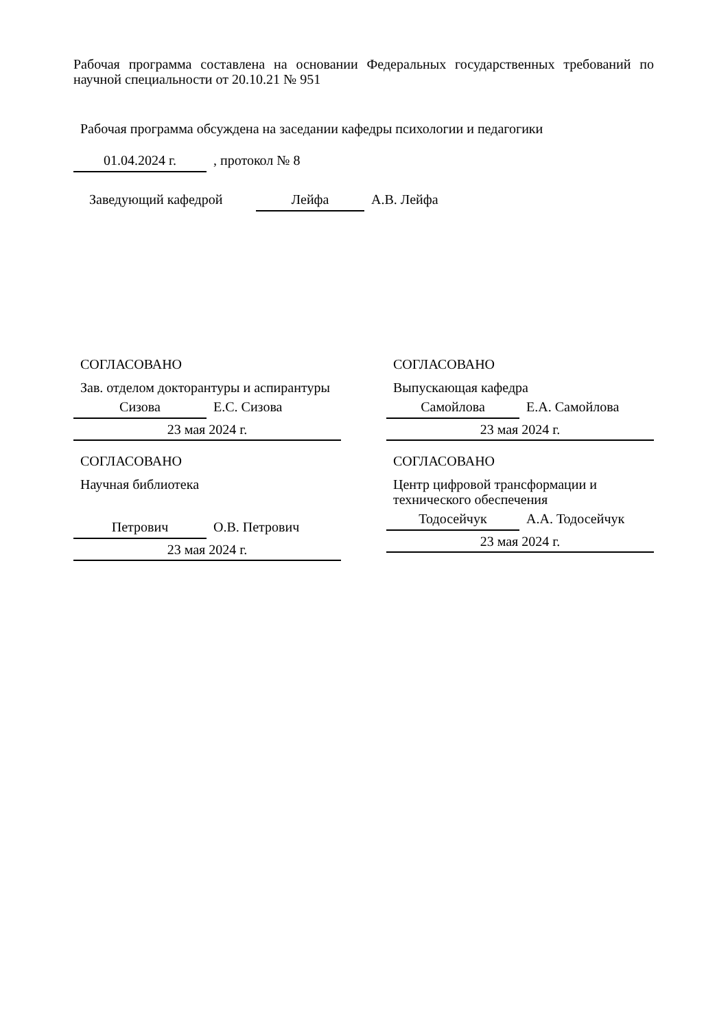Рабочая программа составлена на основании Федеральных государственных требований по научной специальности от 20.10.21 № 951
Рабочая программа обсуждена на заседании кафедры психологии и педагогики
01.04.2024 г., протокол № 8
Заведующий кафедрой Лейфа А.В. Лейфа
СОГЛАСОВАНО
Зав. отделом докторантуры и аспирантуры
Сизова Е.С. Сизова
23 мая 2024 г.
СОГЛАСОВАНО
Научная библиотека
Петрович О.В. Петрович
23 мая 2024 г.
СОГЛАСОВАНО
Выпускающая кафедра
Самойлова Е.А. Самойлова
23 мая 2024 г.
СОГЛАСОВАНО
Центр цифровой трансформации и технического обеспечения
Тодосейчук А.А. Тодосейчук
23 мая 2024 г.